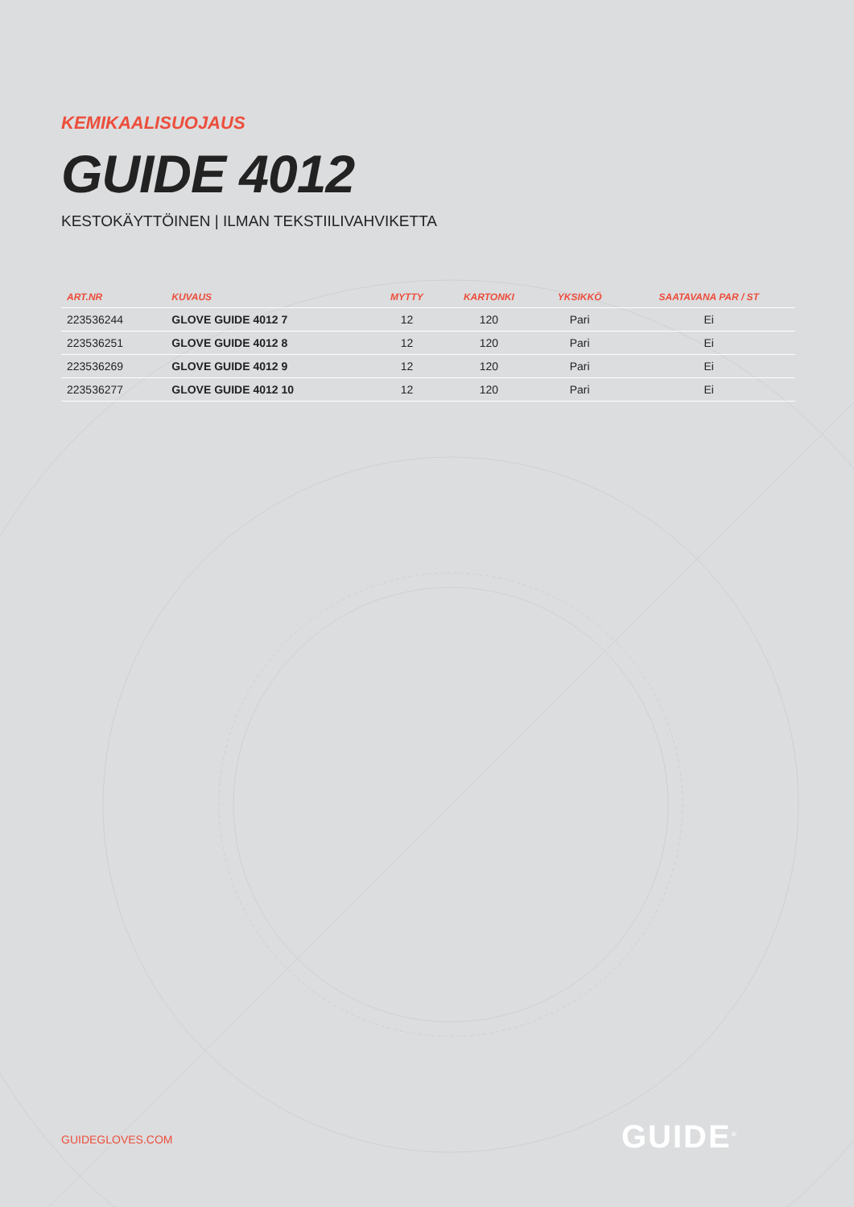KEMIKAALISUOJAUS
GUIDE 4012
KESTOKÄYTTÖINEN | ILMAN TEKSTIILIVAHVIKETTA
| ART.NR | KUVAUS | MYTTY | KARTONKI | YKSIKKÖ | SAATAVANA PAR / ST |
| --- | --- | --- | --- | --- | --- |
| 223536244 | GLOVE GUIDE 4012 7 | 12 | 120 | Pari | Ei |
| 223536251 | GLOVE GUIDE 4012 8 | 12 | 120 | Pari | Ei |
| 223536269 | GLOVE GUIDE 4012 9 | 12 | 120 | Pari | Ei |
| 223536277 | GLOVE GUIDE 4012 10 | 12 | 120 | Pari | Ei |
GUIDEGLOVES.COM GUIDE<sup>®</sup>